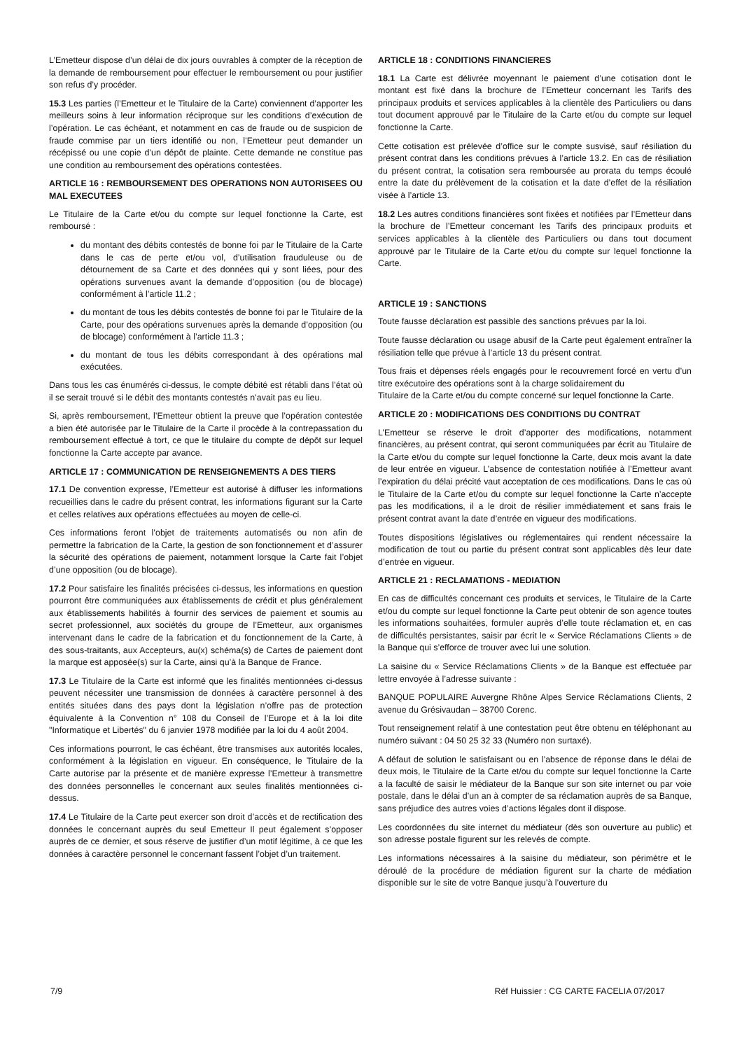L’Emetteur dispose d’un délai de dix jours ouvrables à compter de la réception de la demande de remboursement pour effectuer le remboursement ou pour justifier son refus d’y procéder.
15.3 Les parties (l’Emetteur et le Titulaire de la Carte) conviennent d’apporter les meilleurs soins à leur information réciproque sur les conditions d’exécution de l’opération. Le cas échéant, et notamment en cas de fraude ou de suspicion de fraude commise par un tiers identifié ou non, l’Emetteur peut demander un récépissé ou une copie d’un dépôt de plainte. Cette demande ne constitue pas une condition au remboursement des opérations contestées.
ARTICLE 16 : REMBOURSEMENT DES OPERATIONS NON AUTORISEES OU MAL EXECUTEES
Le Titulaire de la Carte et/ou du compte sur lequel fonctionne la Carte, est remboursé :
du montant des débits contestés de bonne foi par le Titulaire de la Carte dans le cas de perte et/ou vol, d’utilisation frauduleuse ou de détournement de sa Carte et des données qui y sont liées, pour des opérations survenues avant la demande d’opposition (ou de blocage) conformément à l’article 11.2 ;
du montant de tous les débits contestés de bonne foi par le Titulaire de la Carte, pour des opérations survenues après la demande d’opposition (ou de blocage) conformément à l’article 11.3 ;
du montant de tous les débits correspondant à des opérations mal exécutées.
Dans tous les cas énumérés ci-dessus, le compte débité est rétabli dans l’état où il se serait trouvé si le débit des montants contestés n’avait pas eu lieu.
Si, après remboursement, l’Emetteur obtient la preuve que l’opération contestée a bien été autorisée par le Titulaire de la Carte il procède à la contrepassation du remboursement effectué à tort, ce que le titulaire du compte de dépôt sur lequel fonctionne la Carte accepte par avance.
ARTICLE 17 : COMMUNICATION DE RENSEIGNEMENTS A DES TIERS
17.1 De convention expresse, l’Emetteur est autorisé à diffuser les informations recueillies dans le cadre du présent contrat, les informations figurant sur la Carte et celles relatives aux opérations effectuées au moyen de celle-ci.
Ces informations feront l’objet de traitements automatisés ou non afin de permettre la fabrication de la Carte, la gestion de son fonctionnement et d’assurer la sécurité des opérations de paiement, notamment lorsque la Carte fait l’objet d’une opposition (ou de blocage).
17.2 Pour satisfaire les finalités précisées ci-dessus, les informations en question pourront être communiquées aux établissements de crédit et plus généralement aux établissements habilités à fournir des services de paiement et soumis au secret professionnel, aux sociétés du groupe de l’Emetteur, aux organismes intervenant dans le cadre de la fabrication et du fonctionnement de la Carte, à des sous-traitants, aux Accepteurs, au(x) schéma(s) de Cartes de paiement dont la marque est apposée(s) sur la Carte, ainsi qu’à la Banque de France.
17.3 Le Titulaire de la Carte est informé que les finalités mentionnées ci-dessus peuvent nécessiter une transmission de données à caractère personnel à des entités situées dans des pays dont la législation n’offre pas de protection équivalente à la Convention n° 108 du Conseil de l’Europe et à la loi dite "Informatique et Libertés" du 6 janvier 1978 modifiée par la loi du 4 août 2004.
Ces informations pourront, le cas échéant, être transmises aux autorités locales, conformément à la législation en vigueur. En conséquence, le Titulaire de la Carte autorise par la présente et de manière expresse l’Emetteur à transmettre des données personnelles le concernant aux seules finalités mentionnées ci-dessus.
17.4 Le Titulaire de la Carte peut exercer son droit d’accès et de rectification des données le concernant auprès du seul Emetteur Il peut également s’opposer auprès de ce dernier, et sous réserve de justifier d’un motif légitime, à ce que les données à caractère personnel le concernant fassent l’objet d’un traitement.
ARTICLE 18 : CONDITIONS FINANCIERES
18.1 La Carte est délivrée moyennant le paiement d’une cotisation dont le montant est fixé dans la brochure de l’Emetteur concernant les Tarifs des principaux produits et services applicables à la clientèle des Particuliers ou dans tout document approuvé par le Titulaire de la Carte et/ou du compte sur lequel fonctionne la Carte.
Cette cotisation est prélevée d’office sur le compte susvisé, sauf résiliation du présent contrat dans les conditions prévues à l’article 13.2. En cas de résiliation du présent contrat, la cotisation sera remboursée au prorata du temps écoulé entre la date du prélèvement de la cotisation et la date d’effet de la résiliation visée à l’article 13.
18.2 Les autres conditions financières sont fixées et notifiées par l’Emetteur dans la brochure de l’Emetteur concernant les Tarifs des principaux produits et services applicables à la clientèle des Particuliers ou dans tout document approuvé par le Titulaire de la Carte et/ou du compte sur lequel fonctionne la Carte.
ARTICLE 19 : SANCTIONS
Toute fausse déclaration est passible des sanctions prévues par la loi.
Toute fausse déclaration ou usage abusif de la Carte peut également entraîner la résiliation telle que prévue à l’article 13 du présent contrat.
Tous frais et dépenses réels engagés pour le recouvrement forcé en vertu d’un titre exécutoire des opérations sont à la charge solidairement du
Titulaire de la Carte et/ou du compte concerné sur lequel fonctionne la Carte.
ARTICLE 20 : MODIFICATIONS DES CONDITIONS DU CONTRAT
L’Emetteur se réserve le droit d’apporter des modifications, notamment financières, au présent contrat, qui seront communiquées par écrit au Titulaire de la Carte et/ou du compte sur lequel fonctionne la Carte, deux mois avant la date de leur entrée en vigueur. L’absence de contestation notifiée à l’Emetteur avant l’expiration du délai précité vaut acceptation de ces modifications. Dans le cas où le Titulaire de la Carte et/ou du compte sur lequel fonctionne la Carte n’accepte pas les modifications, il a le droit de résilier immédiatement et sans frais le présent contrat avant la date d’entrée en vigueur des modifications.
Toutes dispositions législatives ou réglementaires qui rendent nécessaire la modification de tout ou partie du présent contrat sont applicables dès leur date d’entrée en vigueur.
ARTICLE 21 : RECLAMATIONS - MEDIATION
En cas de difficultés concernant ces produits et services, le Titulaire de la Carte et/ou du compte sur lequel fonctionne la Carte peut obtenir de son agence toutes les informations souhaitées, formuler auprès d’elle toute réclamation et, en cas de difficultés persistantes, saisir par écrit le « Service Réclamations Clients » de la Banque qui s’efforce de trouver avec lui une solution.
La saisine du « Service Réclamations Clients » de la Banque est effectuée par lettre envoyée à l’adresse suivante :
BANQUE POPULAIRE Auvergne Rhône Alpes Service Réclamations Clients, 2 avenue du Grésivaudan – 38700 Corenc.
Tout renseignement relatif à une contestation peut être obtenu en téléphonant au numéro suivant : 04 50 25 32 33 (Numéro non surtaxé).
A défaut de solution le satisfaisant ou en l’absence de réponse dans le délai de deux mois, le Titulaire de la Carte et/ou du compte sur lequel fonctionne la Carte a la faculté de saisir le médiateur de la Banque sur son site internet ou par voie postale, dans le délai d’un an à compter de sa réclamation auprès de sa Banque, sans préjudice des autres voies d’actions légales dont il dispose.
Les coordonnées du site internet du médiateur (dès son ouverture au public) et son adresse postale figurent sur les relevés de compte.
Les informations nécessaires à la saisine du médiateur, son périmètre et le déroulé de la procédure de médiation figurent sur la charte de médiation disponible sur le site de votre Banque jusqu’à l’ouverture du
7/9 Réf Huissier : CG CARTE FACELIA 07/2017